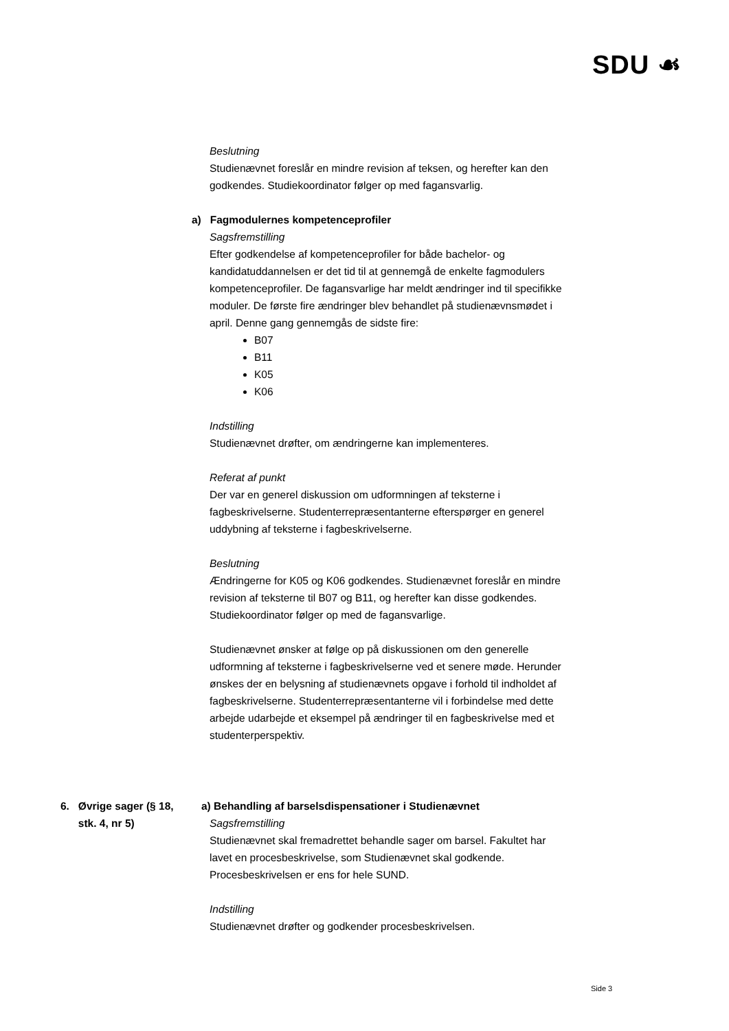SDU ☙
Beslutning
Studienævnet foreslår en mindre revision af teksen, og herefter kan den godkendes. Studiekoordinator følger op med fagansvarlig.
a) Fagmodulernes kompetenceprofiler
Sagsfremstilling
Efter godkendelse af kompetenceprofiler for både bachelor- og kandidatuddannelsen er det tid til at gennemgå de enkelte fagmodulers kompetenceprofiler. De fagansvarlige har meldt ændringer ind til specifikke moduler. De første fire ændringer blev behandlet på studienævnsmødet i april. Denne gang gennemgås de sidste fire:
B07
B11
K05
K06
Indstilling
Studienævnet drøfter, om ændringerne kan implementeres.
Referat af punkt
Der var en generel diskussion om udformningen af teksterne i fagbeskrivelserne. Studenterrepræsentanterne efterspørger en generel uddybning af teksterne i fagbeskrivelserne.
Beslutning
Ændringerne for K05 og K06 godkendes. Studienævnet foreslår en mindre revision af teksterne til B07 og B11, og herefter kan disse godkendes. Studiekoordinator følger op med de fagansvarlige.
Studienævnet ønsker at følge op på diskussionen om den generelle udformning af teksterne i fagbeskrivelserne ved et senere møde. Herunder ønskes der en belysning af studienævnets opgave i forhold til indholdet af fagbeskrivelserne. Studenterrepræsentanterne vil i forbindelse med dette arbejde udarbejde et eksempel på ændringer til en fagbeskrivelse med et studenterperspektiv.
6. Øvrige sager (§ 18,
stk. 4, nr 5)
a) Behandling af barselsdispensationer i Studienævnet
Sagsfremstilling
Studienævnet skal fremadrettet behandle sager om barsel. Fakultet har lavet en procesbeskrivelse, som Studienævnet skal godkende. Procesbeskrivelsen er ens for hele SUND.
Indstilling
Studienævnet drøfter og godkender procesbeskrivelsen.
Side 3